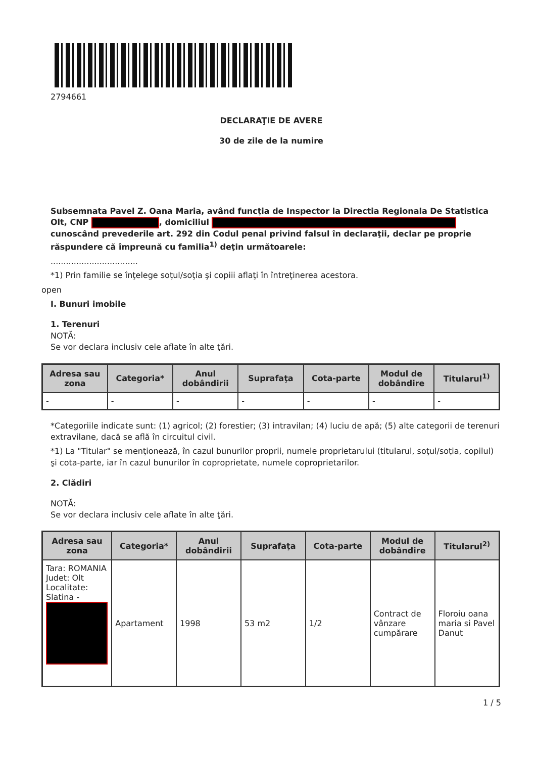2794661
DECLARAŢIE DE AVERE
30 de zile de la numire
Subsemnata Pavel Z. Oana Maria, având funcţia de Inspector la Directia Regionala De Statistica Olt, CNP , domiciliul cunoscând prevederile art. 292 din Codul penal privind falsul în declaraţii, declar pe proprie răspundere că împreună cu familia<sup>1)</sup> deţin următoarele:
..................................
*1) Prin familie se înţelege soţul/soţia şi copiii aflaţi în întreţinerea acestora.
open
I. Bunuri imobile
1. Terenuri
NOTĂ:
Se vor declara inclusiv cele aflate în alte ţări.
| Adresa sau zona | Categoria* | Anul dobândirii | Suprafaţa | Cota-parte | Modul de dobândire | Titularul<sup>1)</sup> |
| --- | --- | --- | --- | --- | --- | --- |
| - | - | - | - | - | - | - |
*Categoriile indicate sunt: (1) agricol; (2) forestier; (3) intravilan; (4) luciu de apă; (5) alte categorii de terenuri extravilane, dacă se află în circuitul civil.
*1) La "Titular" se menţionează, în cazul bunurilor proprii, numele proprietarului (titularul, soţul/soţia, copilul) şi cota-parte, iar în cazul bunurilor în coproprietate, numele coproprietarilor.
2. Clădiri
NOTĂ:
Se vor declara inclusiv cele aflate în alte ţări.
| Adresa sau zona | Categoria* | Anul dobândirii | Suprafaţa | Cota-parte | Modul de dobândire | Titularul<sup>2)</sup> |
| --- | --- | --- | --- | --- | --- | --- |
| Tara: ROMANIA Judet: Olt Localitate: Slatina - | Apartament | 1998 | 53 m2 | 1/2 | Contract de vânzare cumpărare | Floroiu oana maria si Pavel Danut |
1 / 5